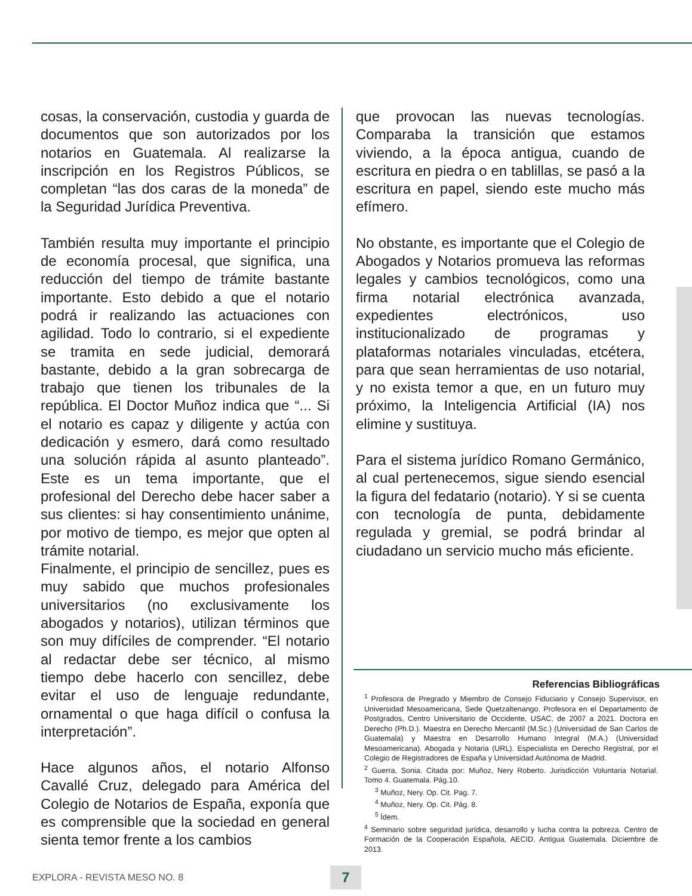cosas, la conservación, custodia y guarda de documentos que son autorizados por los notarios en Guatemala. Al realizarse la inscripción en los Registros Públicos, se completan “las dos caras de la moneda” de la Seguridad Jurídica Preventiva.
También resulta muy importante el principio de economía procesal, que significa, una reducción del tiempo de trámite bastante importante. Esto debido a que el notario podrá ir realizando las actuaciones con agilidad. Todo lo contrario, si el expediente se tramita en sede judicial, demorará bastante, debido a la gran sobrecarga de trabajo que tienen los tribunales de la república. El Doctor Muñoz indica que “... Si el notario es capaz y diligente y actúa con dedicación y esmero, dará como resultado una solución rápida al asunto planteado”. Este es un tema importante, que el profesional del Derecho debe hacer saber a sus clientes: si hay consentimiento unánime, por motivo de tiempo, es mejor que opten al trámite notarial.
Finalmente, el principio de sencillez, pues es muy sabido que muchos profesionales universitarios (no exclusivamente los abogados y notarios), utilizan términos que son muy difíciles de comprender. “El notario al redactar debe ser técnico, al mismo tiempo debe hacerlo con sencillez, debe evitar el uso de lenguaje redundante, ornamental o que haga difícil o confusa la interpretación”.
Hace algunos años, el notario Alfonso Cavallé Cruz, delegado para América del Colegio de Notarios de España, exponía que es comprensible que la sociedad en general sienta temor frente a los cambios
que provocan las nuevas tecnologías. Comparaba la transición que estamos viviendo, a la época antigua, cuando de escritura en piedra o en tablillas, se pasó a la escritura en papel, siendo este mucho más efímero.
No obstante, es importante que el Colegio de Abogados y Notarios promueva las reformas legales y cambios tecnológicos, como una firma notarial electrónica avanzada, expedientes electrónicos, uso institucionalizado de programas y plataformas notariales vinculadas, etcétera, para que sean herramientas de uso notarial, y no exista temor a que, en un futuro muy próximo, la Inteligencia Artificial (IA) nos elimine y sustituya.
Para el sistema jurídico Romano Germánico, al cual pertenecemos, sigue siendo esencial la figura del fedatario (notario). Y si se cuenta con tecnología de punta, debidamente regulada y gremial, se podrá brindar al ciudadano un servicio mucho más eficiente.
Referencias Bibliográficas
<sup>1</sup> Profesora de Pregrado y Miembro de Consejo Fiduciario y Consejo Supervisor, en Universidad Mesoamericana, Sede Quetzaltenango. Profesora en el Departamento de Postgrados, Centro Universitario de Occidente, USAC, de 2007 a 2021. Doctora en Derecho (Ph.D.). Maestra en Derecho Mercantil (M.Sc.) (Universidad de San Carlos de Guatemala) y Maestra en Desarrollo Humano Integral (M.A.) (Universidad Mesoamericana). Abogada y Notaria (URL). Especialista en Derecho Registral, por el Colegio de Registradores de España y Universidad Autónoma de Madrid.
<sup>2</sup> Guerra, Sonia. Citada por: Muñoz, Nery Roberto. Jurisdicción Voluntaria Notarial. Tomo 4. Guatemala. Pág.10.
<sup>3</sup> Muñoz, Nery. Op. Cit. Pag. 7.
<sup>4</sup> Muñoz, Nery. Op. Cit. Pág. 8.
<sup>5</sup> Ídem.
<sup>4</sup> Seminario sobre seguridad jurídica, desarrollo y lucha contra la pobreza. Centro de Formación de la Cooperación Española, AECID, Antigua Guatemala. Diciembre de 2013.
EXPLORA - REVISTA MESO NO. 8 7